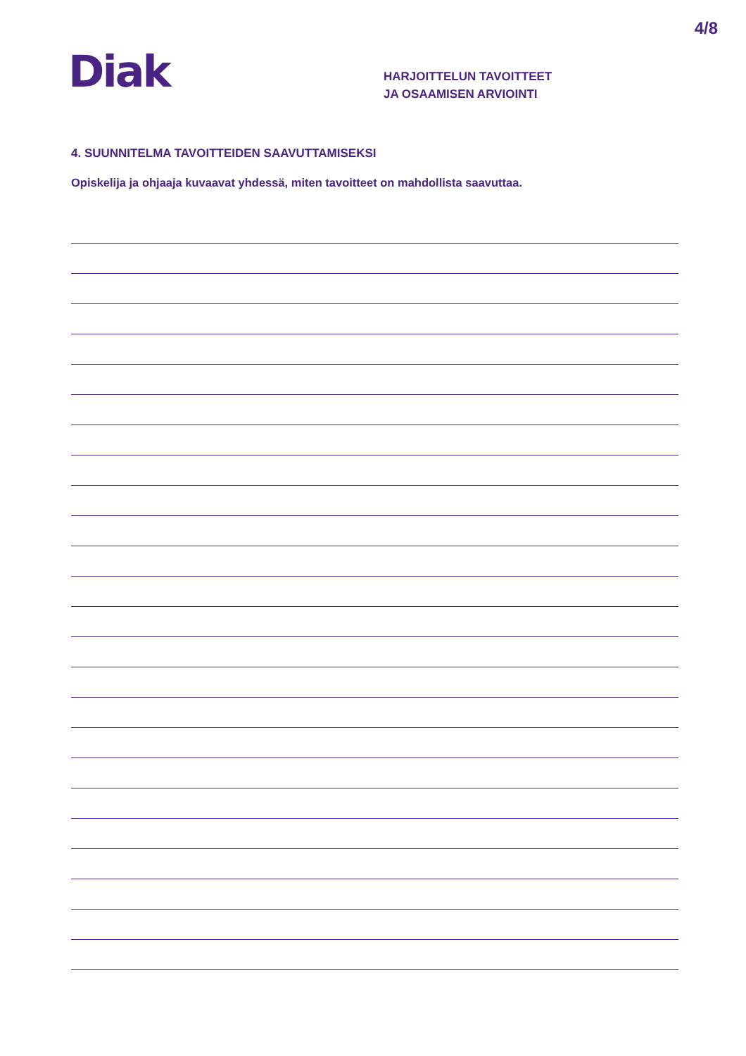4/8
Diak
HARJOITTELUN TAVOITTEET
JA OSAAMISEN ARVIOINTI
4. SUUNNITELMA TAVOITTEIDEN SAAVUTTAMISEKSI
Opiskelija ja ohjaaja kuvaavat yhdessä, miten tavoitteet on mahdollista saavuttaa.